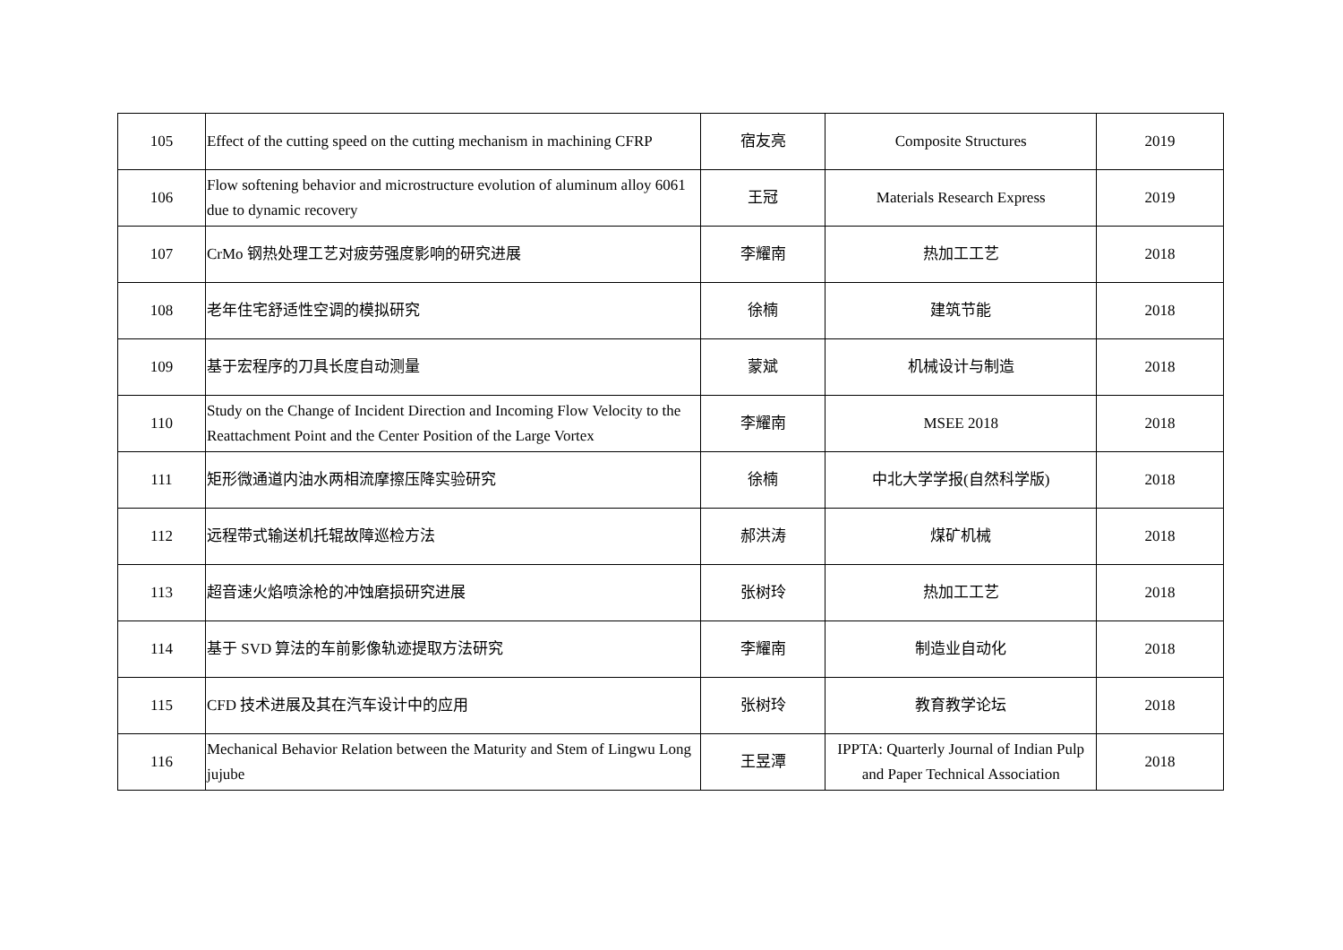| 105 | Effect of the cutting speed on the cutting mechanism in machining CFRP | 宿友亮 | Composite Structures | 2019 |
| 106 | Flow softening behavior and microstructure evolution of aluminum alloy 6061 due to dynamic recovery | 王冠 | Materials Research Express | 2019 |
| 107 | CrMo 钢热处理工艺对疲劳强度影响的研究进展 | 李耀南 | 热加工工艺 | 2018 |
| 108 | 老年住宅舒适性空调的模拟研究 | 徐楠 | 建筑节能 | 2018 |
| 109 | 基于宏程序的刀具长度自动测量 | 蒙斌 | 机械设计与制造 | 2018 |
| 110 | Study on the Change of Incident Direction and Incoming Flow Velocity to the Reattachment Point and the Center Position of the Large Vortex | 李耀南 | MSEE 2018 | 2018 |
| 111 | 矩形微通道内油水两相流摩擦压降实验研究 | 徐楠 | 中北大学学报(自然科学版) | 2018 |
| 112 | 远程带式输送机托辊故障巡检方法 | 郝洪涛 | 煤矿机械 | 2018 |
| 113 | 超音速火焰喷涂枪的冲蚀磨损研究进展 | 张树玲 | 热加工工艺 | 2018 |
| 114 | 基于 SVD 算法的车前影像轨迹提取方法研究 | 李耀南 | 制造业自动化 | 2018 |
| 115 | CFD 技术进展及其在汽车设计中的应用 | 张树玲 | 教育教学论坛 | 2018 |
| 116 | Mechanical Behavior Relation between the Maturity and Stem of Lingwu Long jujube | 王昱潭 | IPPTA: Quarterly Journal of Indian Pulp and Paper Technical Association | 2018 |